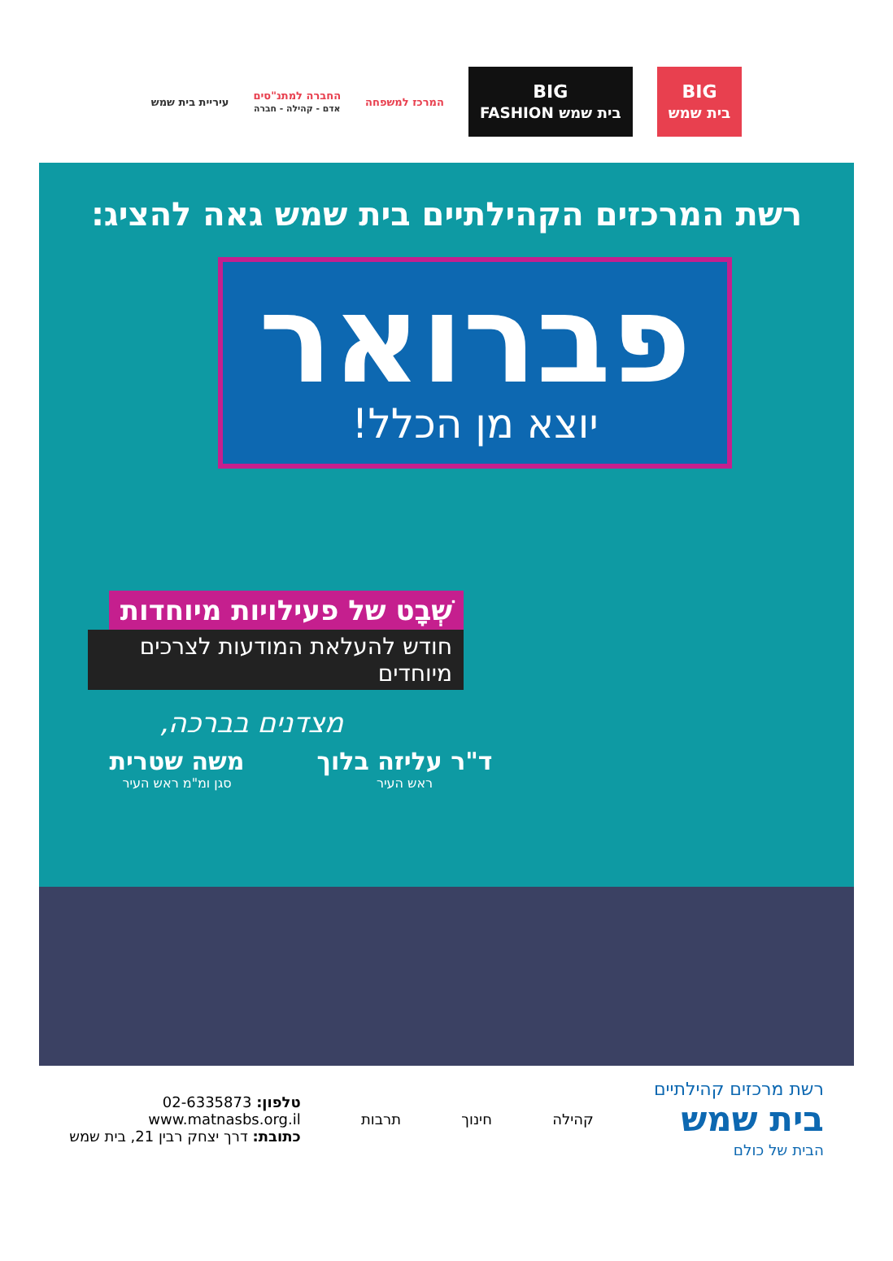BIG
בית שמש
BIG
בית שמש FASHION
המרכז למשפחה
החברה למתנ"סים
אדם - קהילה - חברה
עיריית בית שמש
רשת המרכזים הקהילתיים בית שמש גאה להציג:
פברואר
יוצא מן הכלל!
שְׁבָט של פעילויות מיוחדות
חודש להעלאת המודעות לצרכים מיוחדים
מצדנים בברכה,
ד"ר עליזה בלוך
ראש העיר
משה שטרית
סגן ומ"מ ראש העיר
רשת מרכזים קהילתיים
בית שמש
הבית של כולם
קהילה חינוך תרבות
טלפון: 02-6335873
www.matnasbs.org.il
כתובת: דרך יצחק רבין 21, בית שמש